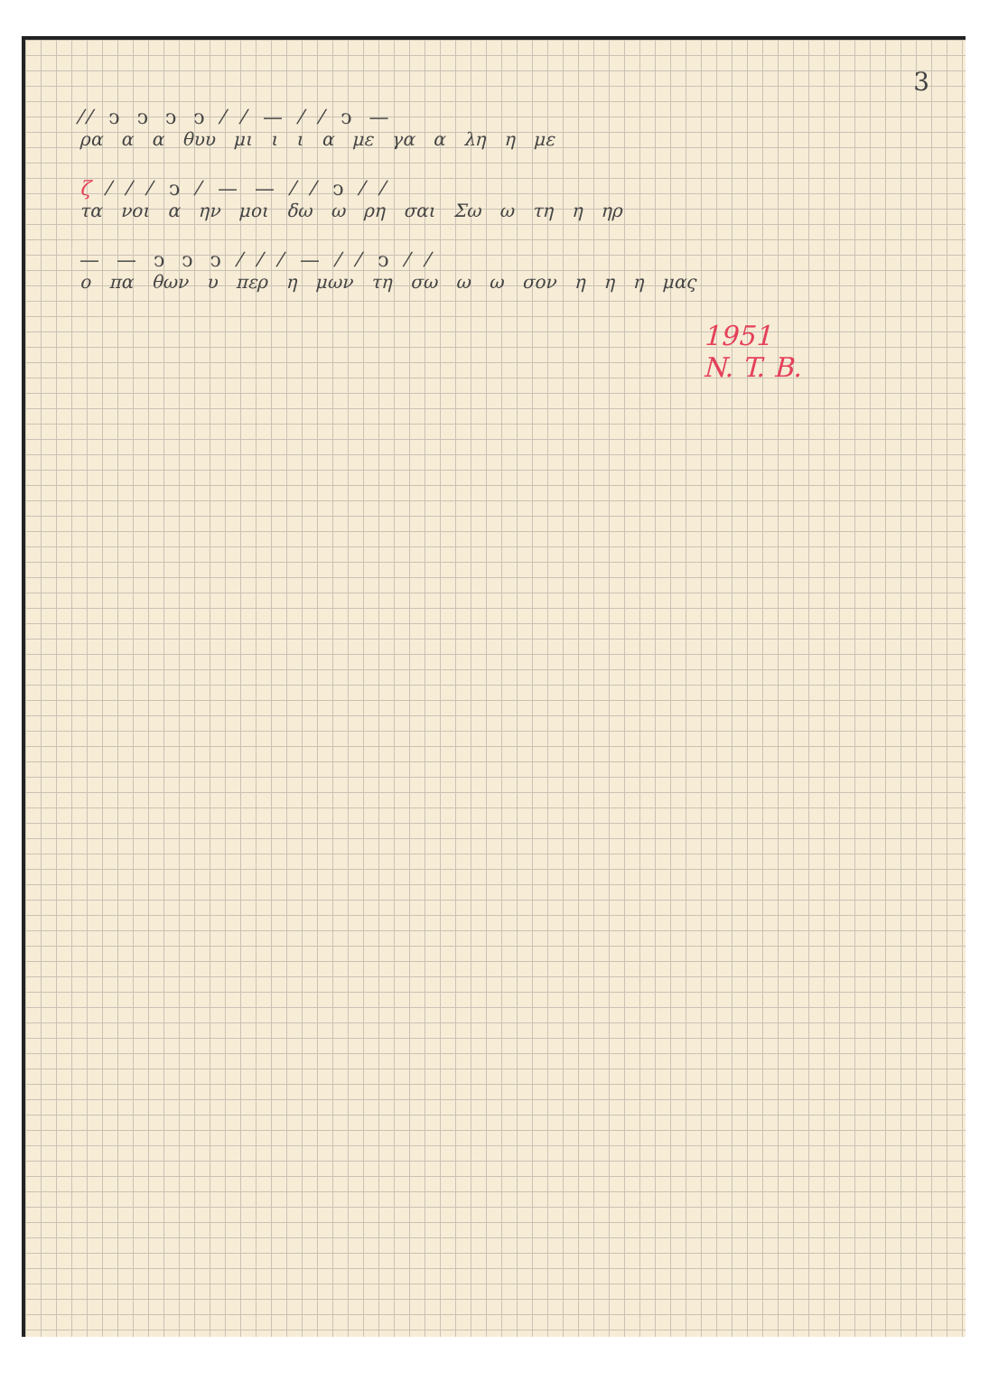3
⁄⁄ ͻ ͻ ͻ ͻ ⁄ ⁄ — ⁄ ⁄ ͻ —
ρα α α θυυ μι ι ι α με γα α λη η με
ζ ⁄ ⁄ ⁄ ͻ ⁄ — — ⁄ ⁄ ͻ ⁄ ⁄
τα νοι α ην μοι δω ω ρη σαι Σω ω τη η ηρ
— — ͻ ͻ ͻ ⁄ ⁄ ⁄ — ⁄ ⁄ ͻ ⁄ ⁄
ο πα θων υ περ η μων τη σω ω ω σον η η η μας
1951
N. T. B.